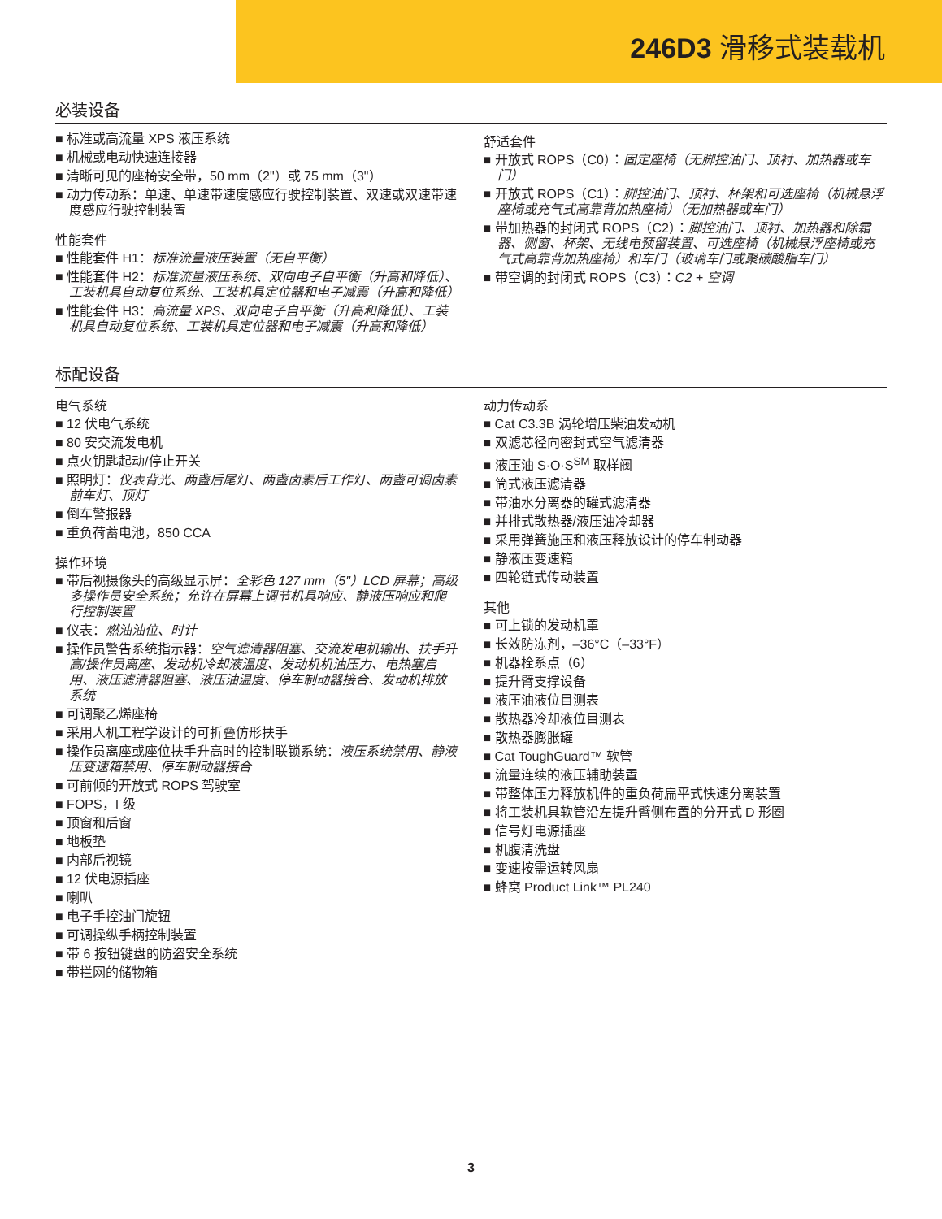246D3 滑移式装载机
必装设备
■ 标准或高流量 XPS 液压系统
■ 机械或电动快速连接器
■ 清晰可见的座椅安全带，50 mm（2"）或 75 mm（3"）
■ 动力传动系：单速、单速带速度感应行驶控制装置、双速或双速带速度感应行驶控制装置
性能套件
■ 性能套件 H1：标准流量液压装置（无自平衡）
■ 性能套件 H2：标准流量液压系统、双向电子自平衡（升高和降低）、工装机具自动复位系统、工装机具定位器和电子减震（升高和降低）
■ 性能套件 H3：高流量 XPS、双向电子自平衡（升高和降低）、工装机具自动复位系统、工装机具定位器和电子减震（升高和降低）
舒适套件
■ 开放式 ROPS（C0）：固定座椅（无脚控油门、顶衬、加热器或车门）
■ 开放式 ROPS（C1）：脚控油门、顶衬、杯架和可选座椅（机械悬浮座椅或充气式高靠背加热座椅）（无加热器或车门）
■ 带加热器的封闭式 ROPS（C2）：脚控油门、顶衬、加热器和除霜器、侧窗、杯架、无线电预留装置、可选座椅（机械悬浮座椅或充气式高靠背加热座椅）和车门（玻璃车门或聚碳酸脂车门）
■ 带空调的封闭式 ROPS（C3）：C2 + 空调
标配设备
电气系统
■ 12 伏电气系统
■ 80 安交流发电机
■ 点火钥匙起动/停止开关
■ 照明灯：仪表背光、两盏后尾灯、两盏卤素后工作灯、两盏可调卤素前车灯、顶灯
■ 倒车警报器
■ 重负荷蓄电池，850 CCA
操作环境
■ 带后视摄像头的高级显示屏：全彩色 127 mm（5"）LCD 屏幕；高级多操作员安全系统；允许在屏幕上调节机具响应、静液压响应和爬行控制装置
■ 仪表：燃油油位、时计
■ 操作员警告系统指示器：空气滤清器阻塞、交流发电机输出、扶手升高/操作员离座、发动机冷却液温度、发动机机油压力、电热塞启用、液压滤清器阻塞、液压油温度、停车制动器接合、发动机排放系统
■ 可调聚乙烯座椅
■ 采用人机工程学设计的可折叠仿形扶手
■ 操作员离座或座位扶手升高时的控制联锁系统：液压系统禁用、静液压变速箱禁用、停车制动器接合
■ 可前倾的开放式 ROPS 驾驶室
■ FOPS，I 级
■ 顶窗和后窗
■ 地板垫
■ 内部后视镜
■ 12 伏电源插座
■ 喇叭
■ 电子手控油门旋钮
■ 可调操纵手柄控制装置
■ 带 6 按钮键盘的防盗安全系统
■ 带拦网的储物箱
动力传动系
■ Cat C3.3B 涡轮增压柴油发动机
■ 双滤芯径向密封式空气滤清器
■ 液压油 S·O·S<sup>SM</sup> 取样阀
■ 筒式液压滤清器
■ 带油水分离器的罐式滤清器
■ 并排式散热器/液压油冷却器
■ 采用弹簧施压和液压释放设计的停车制动器
■ 静液压变速箱
■ 四轮链式传动装置
其他
■ 可上锁的发动机罩
■ 长效防冻剂，–36°C（–33°F）
■ 机器栓系点（6）
■ 提升臂支撑设备
■ 液压油液位目测表
■ 散热器冷却液位目测表
■ 散热器膨胀罐
■ Cat ToughGuard™ 软管
■ 流量连续的液压辅助装置
■ 带整体压力释放机件的重负荷扁平式快速分离装置
■ 将工装机具软管沿左提升臂侧布置的分开式 D 形圈
■ 信号灯电源插座
■ 机腹清洗盘
■ 变速按需运转风扇
■ 蜂窝 Product Link™ PL240
3